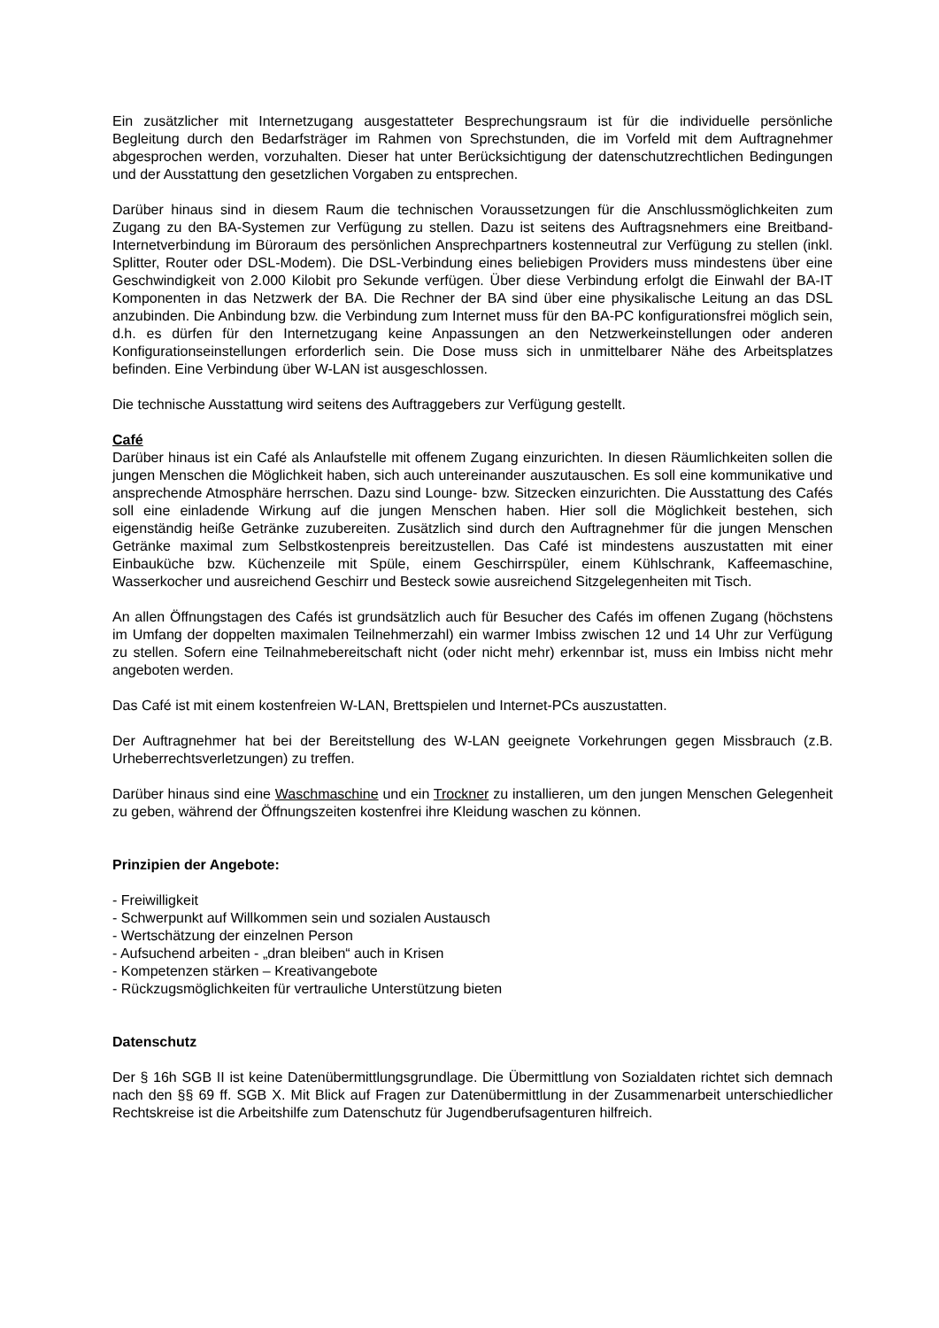Ein zusätzlicher mit Internetzugang ausgestatteter Besprechungsraum ist für die individuelle persönliche Begleitung durch den Bedarfsträger im Rahmen von Sprechstunden, die im Vorfeld mit dem Auftragnehmer abgesprochen werden, vorzuhalten. Dieser hat unter Berücksichtigung der datenschutzrechtlichen Bedingungen und der Ausstattung den gesetzlichen Vorgaben zu entsprechen.
Darüber hinaus sind in diesem Raum die technischen Voraussetzungen für die Anschlussmöglichkeiten zum Zugang zu den BA-Systemen zur Verfügung zu stellen. Dazu ist seitens des Auftragsnehmers eine Breitband-Internetverbindung im Büroraum des persönlichen Ansprechpartners kostenneutral zur Verfügung zu stellen (inkl. Splitter, Router oder DSL-Modem). Die DSL-Verbindung eines beliebigen Providers muss mindestens über eine Geschwindigkeit von 2.000 Kilobit pro Sekunde verfügen. Über diese Verbindung erfolgt die Einwahl der BA-IT Komponenten in das Netzwerk der BA. Die Rechner der BA sind über eine physikalische Leitung an das DSL anzubinden. Die Anbindung bzw. die Verbindung zum Internet muss für den BA-PC konfigurationsfrei möglich sein, d.h. es dürfen für den Internetzugang keine Anpassungen an den Netzwerkeinstellungen oder anderen Konfigurationseinstellungen erforderlich sein. Die Dose muss sich in unmittelbarer Nähe des Arbeitsplatzes befinden. Eine Verbindung über W-LAN ist ausgeschlossen.
Die technische Ausstattung wird seitens des Auftraggebers zur Verfügung gestellt.
Café
Darüber hinaus ist ein Café als Anlaufstelle mit offenem Zugang einzurichten. In diesen Räumlichkeiten sollen die jungen Menschen die Möglichkeit haben, sich auch untereinander auszutauschen. Es soll eine kommunikative und ansprechende Atmosphäre herrschen. Dazu sind Lounge- bzw. Sitzecken einzurichten. Die Ausstattung des Cafés soll eine einladende Wirkung auf die jungen Menschen haben. Hier soll die Möglichkeit bestehen, sich eigenständig heiße Getränke zuzubereiten. Zusätzlich sind durch den Auftragnehmer für die jungen Menschen Getränke maximal zum Selbstkostenpreis bereitzustellen. Das Café ist mindestens auszustatten mit einer Einbauküche bzw. Küchenzeile mit Spüle, einem Geschirrspüler, einem Kühlschrank, Kaffeemaschine, Wasserkocher und ausreichend Geschirr und Besteck sowie ausreichend Sitzgelegenheiten mit Tisch.
An allen Öffnungstagen des Cafés ist grundsätzlich auch für Besucher des Cafés im offenen Zugang (höchstens im Umfang der doppelten maximalen Teilnehmerzahl) ein warmer Imbiss zwischen 12 und 14 Uhr zur Verfügung zu stellen. Sofern eine Teilnahmebereitschaft nicht (oder nicht mehr) erkennbar ist, muss ein Imbiss nicht mehr angeboten werden.
Das Café ist mit einem kostenfreien W-LAN, Brettspielen und Internet-PCs auszustatten.
Der Auftragnehmer hat bei der Bereitstellung des W-LAN geeignete Vorkehrungen gegen Missbrauch (z.B. Urheberrechtsverletzungen) zu treffen.
Darüber hinaus sind eine Waschmaschine und ein Trockner zu installieren, um den jungen Menschen Gelegenheit zu geben, während der Öffnungszeiten kostenfrei ihre Kleidung waschen zu können.
Prinzipien der Angebote:
- Freiwilligkeit
- Schwerpunkt auf Willkommen sein und sozialen Austausch
- Wertschätzung der einzelnen Person
- Aufsuchend arbeiten - „dran bleiben“ auch in Krisen
- Kompetenzen stärken – Kreativangebote
- Rückzugsmöglichkeiten für vertrauliche Unterstützung bieten
Datenschutz
Der § 16h SGB II ist keine Datenübermittlungsgrundlage. Die Übermittlung von Sozialdaten richtet sich demnach nach den §§ 69 ff. SGB X. Mit Blick auf Fragen zur Datenübermittlung in der Zusammenarbeit unterschiedlicher Rechtskreise ist die Arbeitshilfe zum Datenschutz für Jugendberufsagenturen hilfreich.